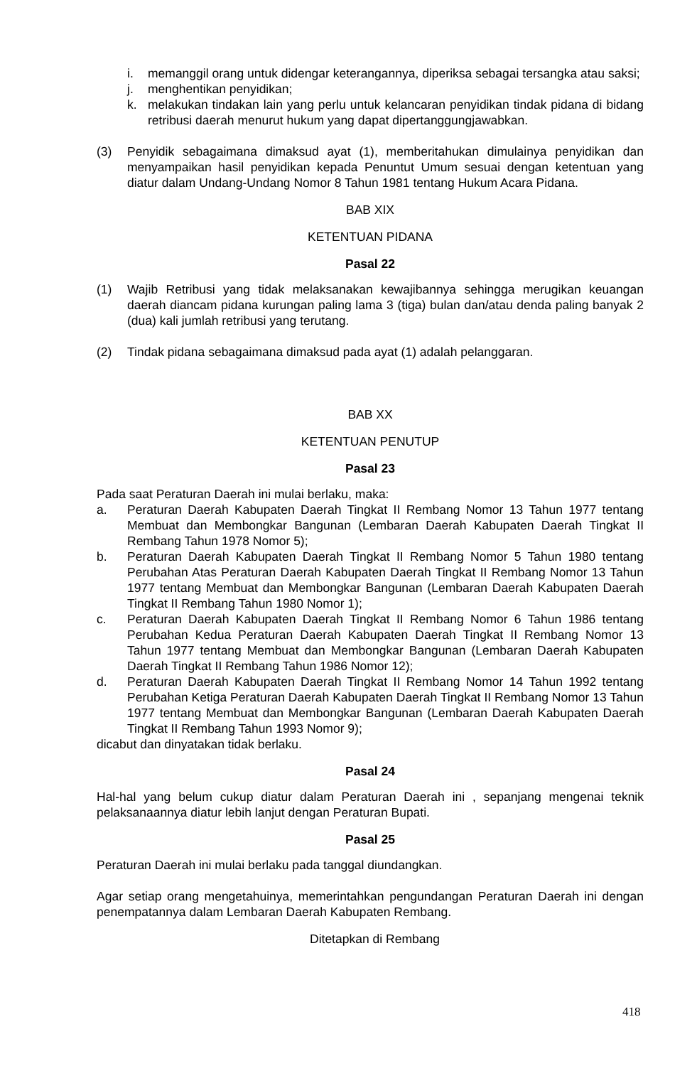i. memanggil orang untuk didengar keterangannya, diperiksa sebagai tersangka atau saksi;
j. menghentikan penyidikan;
k. melakukan tindakan lain yang perlu untuk kelancaran penyidikan tindak pidana di bidang retribusi daerah menurut hukum yang dapat dipertanggungjawabkan.
(3) Penyidik sebagaimana dimaksud ayat (1), memberitahukan dimulainya penyidikan dan menyampaikan hasil penyidikan kepada Penuntut Umum sesuai dengan ketentuan yang diatur dalam Undang-Undang Nomor 8 Tahun 1981 tentang Hukum Acara Pidana.
BAB XIX
KETENTUAN PIDANA
Pasal 22
(1) Wajib Retribusi yang tidak melaksanakan kewajibannya sehingga merugikan keuangan daerah diancam pidana kurungan paling lama 3 (tiga) bulan dan/atau denda paling banyak 2 (dua) kali jumlah retribusi yang terutang.
(2) Tindak pidana sebagaimana dimaksud pada ayat (1) adalah pelanggaran.
BAB XX
KETENTUAN PENUTUP
Pasal 23
Pada saat Peraturan Daerah ini mulai berlaku, maka:
a. Peraturan Daerah Kabupaten Daerah Tingkat II Rembang Nomor 13 Tahun 1977 tentang Membuat dan Membongkar Bangunan (Lembaran Daerah Kabupaten Daerah Tingkat II Rembang Tahun 1978 Nomor 5);
b. Peraturan Daerah Kabupaten Daerah Tingkat II Rembang Nomor 5 Tahun 1980 tentang Perubahan Atas Peraturan Daerah Kabupaten Daerah Tingkat II Rembang Nomor 13 Tahun 1977 tentang Membuat dan Membongkar Bangunan (Lembaran Daerah Kabupaten Daerah Tingkat II Rembang Tahun 1980 Nomor 1);
c. Peraturan Daerah Kabupaten Daerah Tingkat II Rembang Nomor 6 Tahun 1986 tentang Perubahan Kedua Peraturan Daerah Kabupaten Daerah Tingkat II Rembang Nomor 13 Tahun 1977 tentang Membuat dan Membongkar Bangunan (Lembaran Daerah Kabupaten Daerah Tingkat II Rembang Tahun 1986 Nomor 12);
d. Peraturan Daerah Kabupaten Daerah Tingkat II Rembang Nomor 14 Tahun 1992 tentang Perubahan Ketiga Peraturan Daerah Kabupaten Daerah Tingkat II Rembang Nomor 13 Tahun 1977 tentang Membuat dan Membongkar Bangunan (Lembaran Daerah Kabupaten Daerah Tingkat II Rembang Tahun 1993 Nomor 9);
dicabut dan dinyatakan tidak berlaku.
Pasal 24
Hal-hal yang belum cukup diatur dalam Peraturan Daerah ini , sepanjang mengenai teknik pelaksanaannya diatur lebih lanjut dengan Peraturan Bupati.
Pasal 25
Peraturan Daerah ini mulai berlaku pada tanggal diundangkan.
Agar setiap orang mengetahuinya, memerintahkan pengundangan Peraturan Daerah ini dengan penempatannya dalam Lembaran Daerah Kabupaten Rembang.
Ditetapkan di Rembang
418